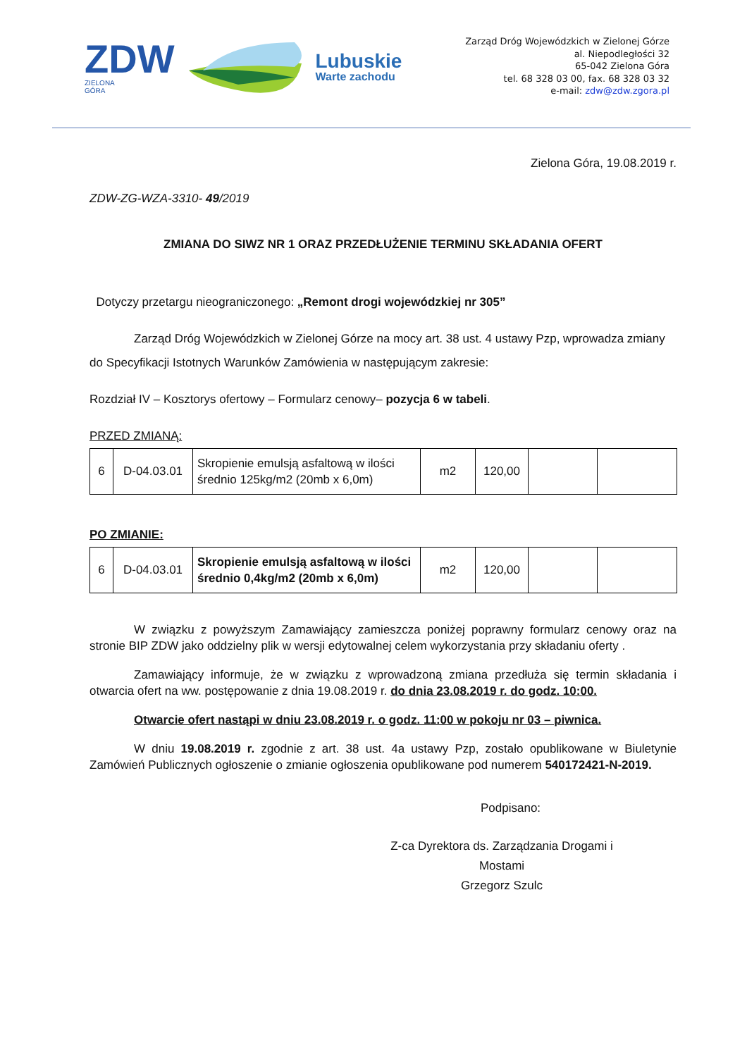ZDW
ZIELONA
GÓRA
Lubuskie
Warte zachodu
Zarząd Dróg Wojewódzkich w Zielonej Górze
al. Niepodległości 32
65-042 Zielona Góra
tel. 68 328 03 00, fax. 68 328 03 32
e-mail: zdw@zdw.zgora.pl
Zielona Góra, 19.08.2019 r.
ZDW-ZG-WZA-3310- 49/2019
ZMIANA DO SIWZ NR 1 ORAZ PRZEDŁUŻENIE TERMINU SKŁADANIA OFERT
Dotyczy przetargu nieograniczonego: „Remont drogi wojewódzkiej nr 305”
Zarząd Dróg Wojewódzkich w Zielonej Górze na mocy art. 38 ust. 4 ustawy Pzp, wprowadza zmiany do Specyfikacji Istotnych Warunków Zamówienia w następującym zakresie:
Rozdział IV – Kosztorys ofertowy – Formularz cenowy– pozycja 6 w tabeli.
PRZED ZMIANĄ:
| 6 | D-04.03.01 | Skropienie emulsją asfaltową w ilości średnio 125kg/m2 (20mb x 6,0m) | m2 | 120,00 | | |
PO ZMIANIE:
| 6 | D-04.03.01 | Skropienie emulsją asfaltową w ilości średnio 0,4kg/m2 (20mb x 6,0m) | m2 | 120,00 | | |
W związku z powyższym Zamawiający zamieszcza poniżej poprawny formularz cenowy oraz na stronie BIP ZDW jako oddzielny plik w wersji edytowalnej celem wykorzystania przy składaniu oferty .
Zamawiający informuje, że w związku z wprowadzoną zmiana przedłuża się termin składania i otwarcia ofert na ww. postępowanie z dnia 19.08.2019 r. do dnia 23.08.2019 r. do godz. 10:00.
Otwarcie ofert nastąpi w dniu 23.08.2019 r. o godz. 11:00 w pokoju nr 03 – piwnica.
W dniu 19.08.2019 r. zgodnie z art. 38 ust. 4a ustawy Pzp, zostało opublikowane w Biuletynie Zamówień Publicznych ogłoszenie o zmianie ogłoszenia opublikowane pod numerem 540172421-N-2019.
Podpisano:
Z-ca Dyrektora ds. Zarządzania Drogami i Mostami
Grzegorz Szulc